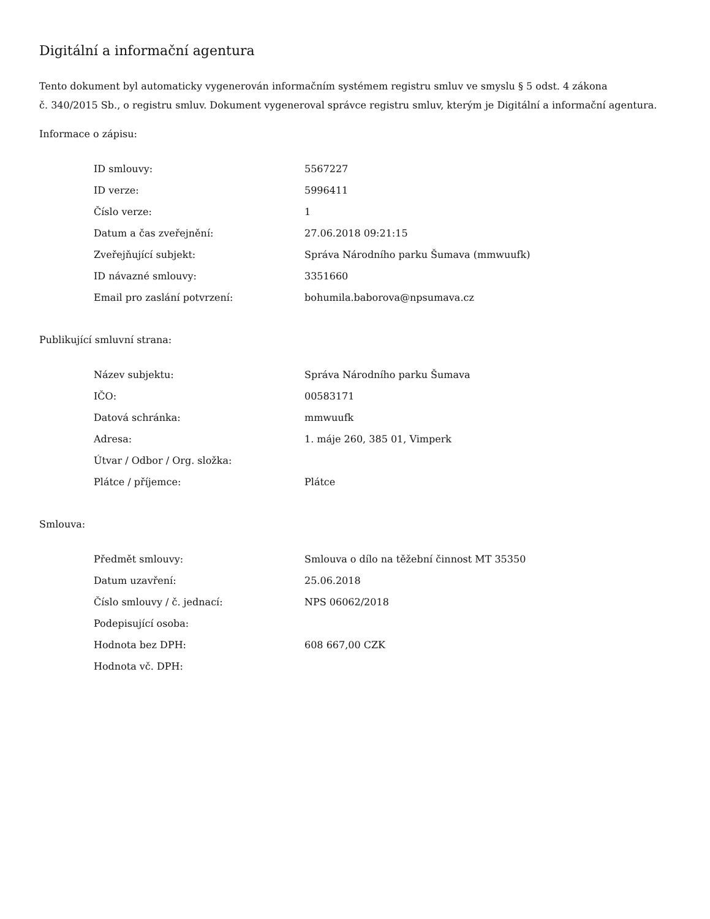Digitální a informační agentura
Tento dokument byl automaticky vygenerován informačním systémem registru smluv ve smyslu § 5 odst. 4 zákona
č. 340/2015 Sb., o registru smluv. Dokument vygeneroval správce registru smluv, kterým je Digitální a informační agentura.
Informace o zápisu:
| ID smlouvy: | 5567227 |
| ID verze: | 5996411 |
| Číslo verze: | 1 |
| Datum a čas zveřejnění: | 27.06.2018 09:21:15 |
| Zveřejňující subjekt: | Správa Národního parku Šumava (mmwuufk) |
| ID návazné smlouvy: | 3351660 |
| Email pro zaslání potvrzení: | bohumila.baborova@npsumava.cz |
Publikující smluvní strana:
| Název subjektu: | Správa Národního parku Šumava |
| IČO: | 00583171 |
| Datová schránka: | mmwuufk |
| Adresa: | 1. máje 260, 385 01, Vimperk |
| Útvar / Odbor / Org. složka: | |
| Plátce / příjemce: | Plátce |
Smlouva:
| Předmět smlouvy: | Smlouva o dílo na těžební činnost MT 35350 |
| Datum uzavření: | 25.06.2018 |
| Číslo smlouvy / č. jednací: | NPS 06062/2018 |
| Podepisující osoba: | |
| Hodnota bez DPH: | 608 667,00 CZK |
| Hodnota vč. DPH: | |